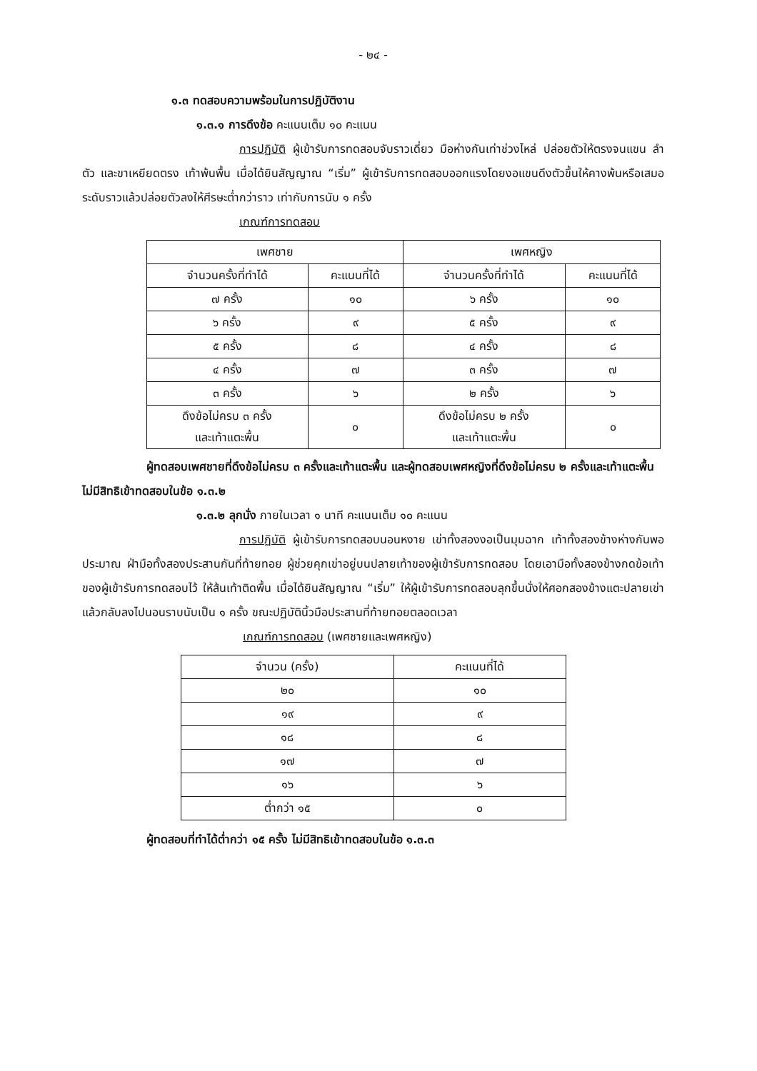- ๒๔ -
๑.๓ ทดสอบความพร้อมในการปฏิบัติงาน
๑.๓.๑ การดึงข้อ คะแนนเต็ม ๑๐ คะแนน
การปฏิบัติ ผู้เข้ารับการทดสอบจับราวเดี่ยว มือห่างกันเท่าช่วงไหล่ ปล่อยตัวให้ตรงจนแขน ลำตัว และขาเหยียดตรง เท้าพ้นพื้น เมื่อได้ยินสัญญาณ “เริ่ม” ผู้เข้ารับการทดสอบออกแรงโดยงอแขนดึงตัวขึ้นให้คางพ้นหรือเสมอระดับราวแล้วปล่อยตัวลงให้ศีรษะต่ำกว่าราว เท่ากับการนับ ๑ ครั้ง
เกณฑ์การทดสอบ
| เพศชาย | | เพศหญิง | |
| --- | --- | --- | --- |
| จำนวนครั้งที่ทำได้ | คะแนนที่ได้ | จำนวนครั้งที่ทำได้ | คะแนนที่ได้ |
| ๗ ครั้ง | ๑๐ | ๖ ครั้ง | ๑๐ |
| ๖ ครั้ง | ๙ | ๕ ครั้ง | ๙ |
| ๕ ครั้ง | ๘ | ๔ ครั้ง | ๘ |
| ๔ ครั้ง | ๗ | ๓ ครั้ง | ๗ |
| ๓ ครั้ง | ๖ | ๒ ครั้ง | ๖ |
| ดึงข้อไม่ครบ ๓ ครั้ง และเท้าแตะพื้น | ๐ | ดึงข้อไม่ครบ ๒ ครั้ง และเท้าแตะพื้น | ๐ |
ผู้ทดสอบเพศชายที่ดึงข้อไม่ครบ ๓ ครั้งและเท้าแตะพื้น และผู้ทดสอบเพศหญิงที่ดึงข้อไม่ครบ ๒ ครั้งและเท้าแตะพื้น ไม่มีสิทธิเข้าทดสอบในข้อ ๑.๓.๒
๑.๓.๒ ลุกนั่ง ภายในเวลา ๑ นาที คะแนนเต็ม ๑๐ คะแนน
การปฏิบัติ ผู้เข้ารับการทดสอบนอนหงาย เข่าทั้งสองงอเป็นมุมฉาก เท้าทั้งสองข้างห่างกันพอประมาณ ฝ่ามือทั้งสองประสานกันที่ท้ายทอย ผู้ช่วยคุกเข่าอยู่บนปลายเท้าของผู้เข้ารับการทดสอบ โดยเอามือทั้งสองข้างกดข้อเท้าของผู้เข้ารับการทดสอบไว้ ให้ส้นเท้าติดพื้น เมื่อได้ยินสัญญาณ “เริ่ม” ให้ผู้เข้ารับการทดสอบลุกขึ้นนั่งให้ศอกสองข้างแตะปลายเข่าแล้วกลับลงไปนอนราบนับเป็น ๑ ครั้ง ขณะปฏิบัตินิ้วมือประสานที่ท้ายทอยตลอดเวลา
เกณฑ์การทดสอบ (เพศชายและเพศหญิง)
| จำนวน (ครั้ง) | คะแนนที่ได้ |
| --- | --- |
| ๒๐ | ๑๐ |
| ๑๙ | ๙ |
| ๑๘ | ๘ |
| ๑๗ | ๗ |
| ๑๖ | ๖ |
| ต่ำกว่า ๑๕ | ๐ |
ผู้ทดสอบที่ทำได้ต่ำกว่า ๑๕ ครั้ง ไม่มีสิทธิเข้าทดสอบในข้อ ๑.๓.๓